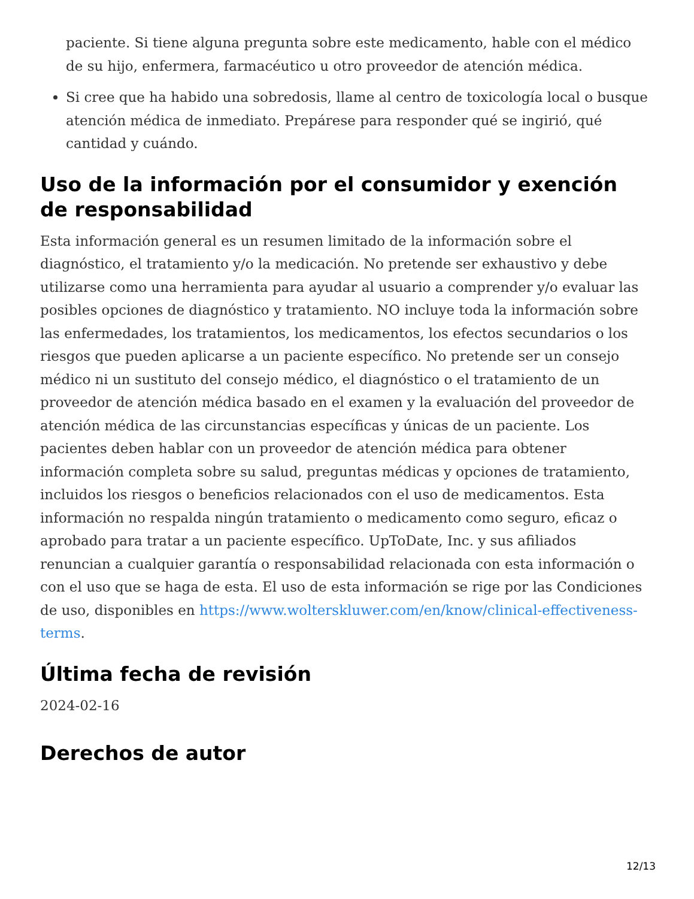paciente. Si tiene alguna pregunta sobre este medicamento, hable con el médico de su hijo, enfermera, farmacéutico u otro proveedor de atención médica.
Si cree que ha habido una sobredosis, llame al centro de toxicología local o busque atención médica de inmediato. Prepárese para responder qué se ingirió, qué cantidad y cuándo.
Uso de la información por el consumidor y exención de responsabilidad
Esta información general es un resumen limitado de la información sobre el diagnóstico, el tratamiento y/o la medicación. No pretende ser exhaustivo y debe utilizarse como una herramienta para ayudar al usuario a comprender y/o evaluar las posibles opciones de diagnóstico y tratamiento. NO incluye toda la información sobre las enfermedades, los tratamientos, los medicamentos, los efectos secundarios o los riesgos que pueden aplicarse a un paciente específico. No pretende ser un consejo médico ni un sustituto del consejo médico, el diagnóstico o el tratamiento de un proveedor de atención médica basado en el examen y la evaluación del proveedor de atención médica de las circunstancias específicas y únicas de un paciente. Los pacientes deben hablar con un proveedor de atención médica para obtener información completa sobre su salud, preguntas médicas y opciones de tratamiento, incluidos los riesgos o beneficios relacionados con el uso de medicamentos. Esta información no respalda ningún tratamiento o medicamento como seguro, eficaz o aprobado para tratar a un paciente específico. UpToDate, Inc. y sus afiliados renuncian a cualquier garantía o responsabilidad relacionada con esta información o con el uso que se haga de esta. El uso de esta información se rige por las Condiciones de uso, disponibles en https://www.wolterskluwer.com/en/know/clinical-effectiveness-terms.
Última fecha de revisión
2024-02-16
Derechos de autor
12/13